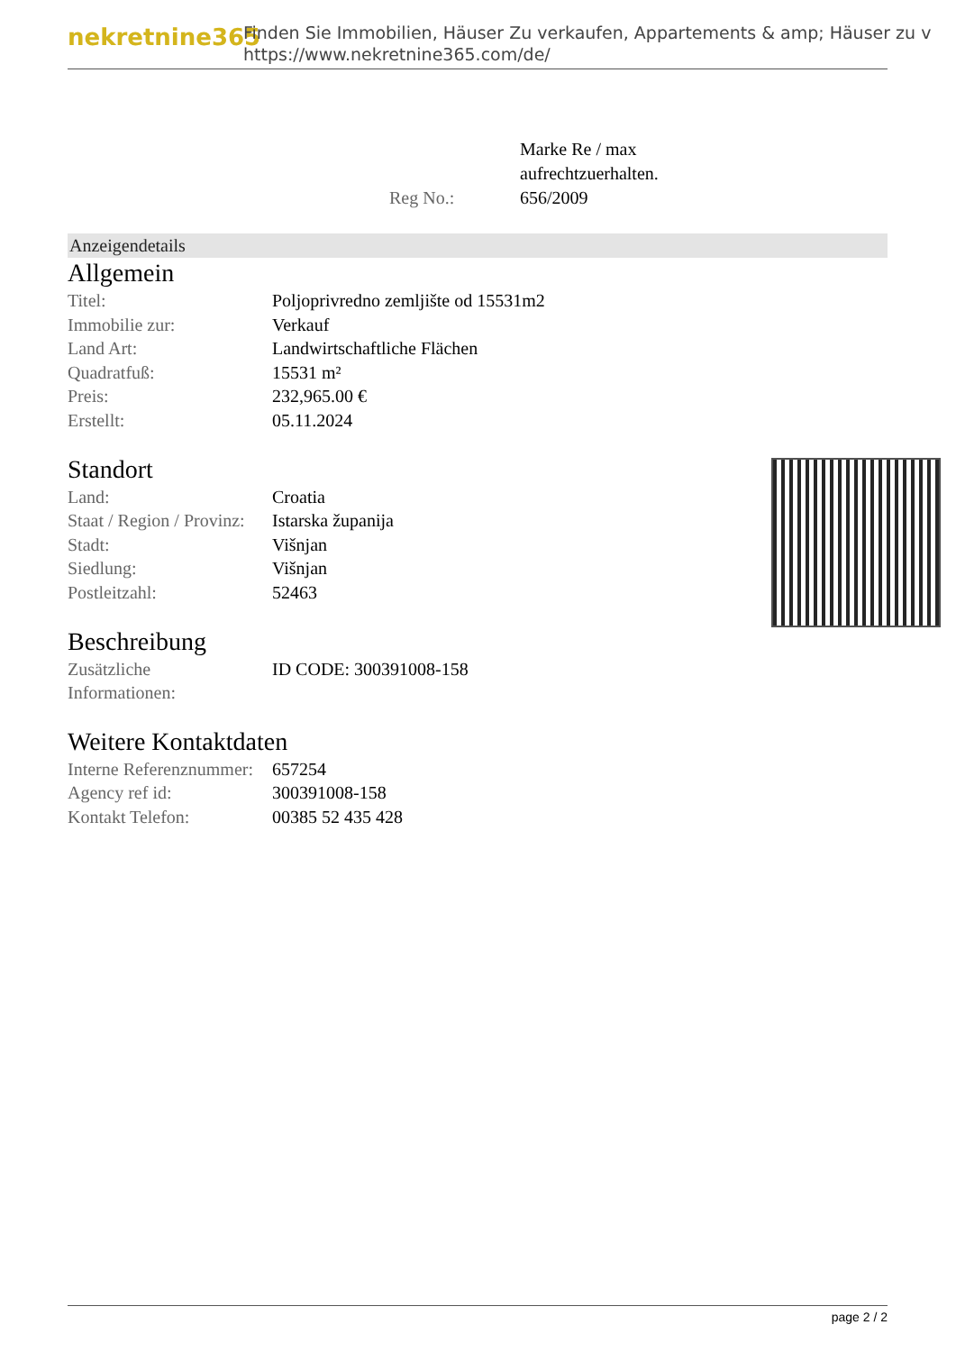nekretnine365
Finden Sie Immobilien, Häuser Zu verkaufen, Appartements & amp; Häuser zu v
https://www.nekretnine365.com/de/
| Reg No.: | Marke Re / max aufrechtzuerhalten. 656/2009 |
Anzeigendetails
Allgemein
| Titel: | Poljoprivredno zemljište od 15531m2 |
| Immobilie zur: | Verkauf |
| Land Art: | Landwirtschaftliche Flächen |
| Quadratfuß: | 15531 m² |
| Preis: | 232,965.00 € |
| Erstellt: | 05.11.2024 |
Standort
| Land: | Croatia |
| Staat / Region / Provinz: | Istarska županija |
| Stadt: | Višnjan |
| Siedlung: | Višnjan |
| Postleitzahl: | 52463 |
Beschreibung
| Zusätzliche Informationen: | ID CODE: 300391008-158 |
Weitere Kontaktdaten
| Interne Referenznummer: | 657254 |
| Agency ref id: | 300391008-158 |
| Kontakt Telefon: | 00385 52 435 428 |
page 2 / 2